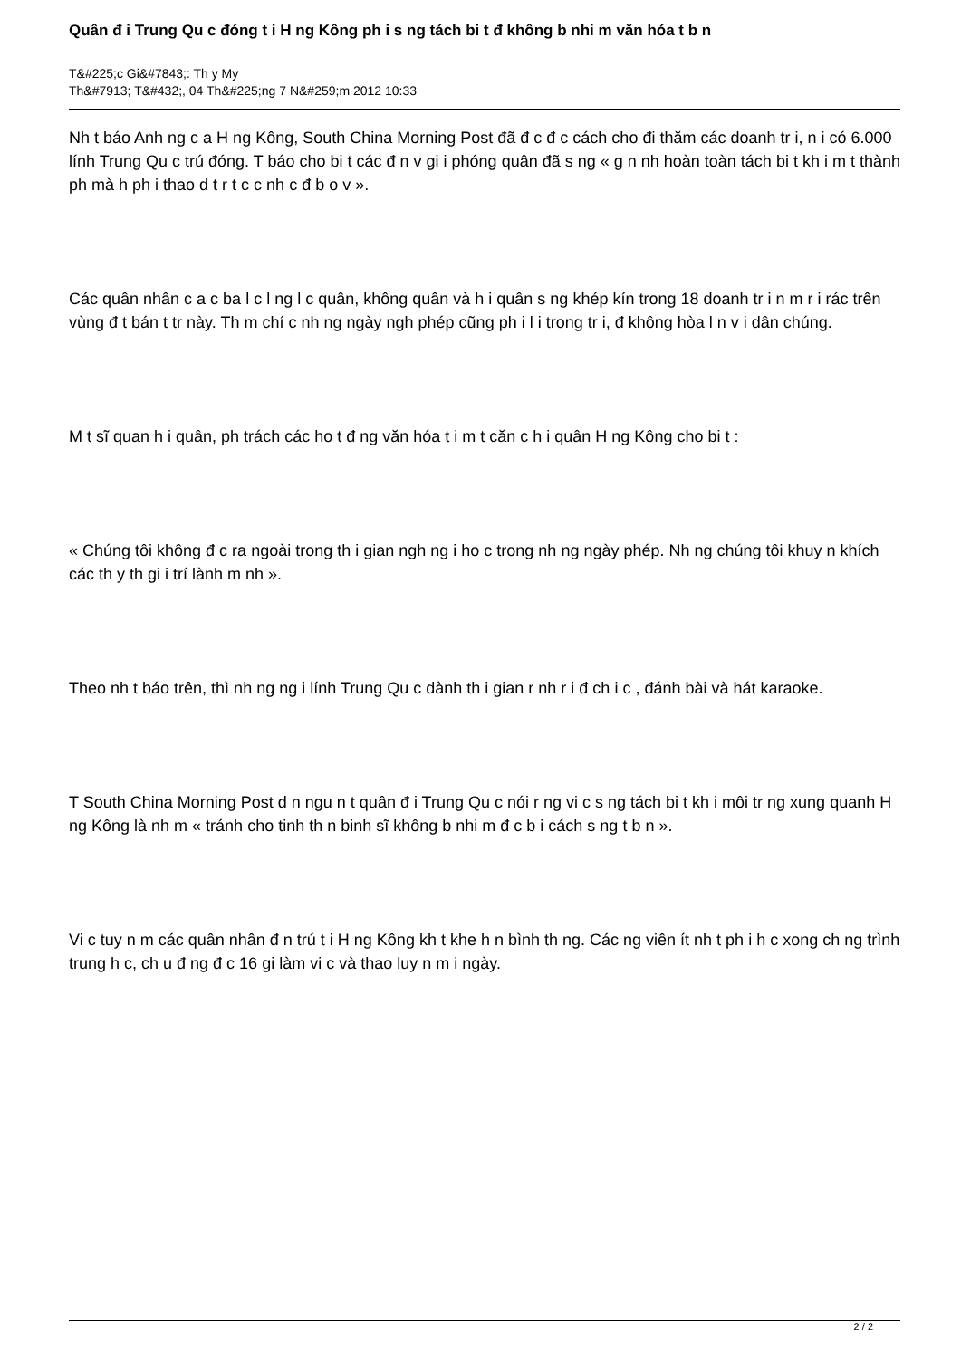Quân đ i Trung Qu c đóng t i H ng Kông ph i s ng tách bi t đ không b nhi m văn hóa t b n
T&#225;c Gi&#7843;: Th y My
Th&#7913; T&#432;, 04 Th&#225;ng 7 N&#259;m 2012 10:33
Nh t báo Anh ng c a H ng Kông, South China Morning Post đã đ c đ c cách cho đi thăm các doanh tr i, n i có 6.000 lính Trung Qu c trú đóng. T báo cho bi t các đ n v gi i phóng quân đã s ng « g n nh hoàn toàn tách bi t kh i m t thành ph mà h ph i thao d t r t c c nh c đ b o v ».
Các quân nhân c a c ba l c l ng l c quân, không quân và h i quân s ng khép kín trong 18 doanh tr i n m r i rác trên vùng đ t bán t tr này. Th m chí c nh ng ngày ngh phép cũng ph i l i trong tr i, đ không hòa l n v i dân chúng.
M t sĩ quan h i quân, ph trách các ho t đ ng văn hóa t i m t căn c h i quân H ng Kông cho bi t :
« Chúng tôi không đ c ra ngoài trong th i gian ngh ng i ho c trong nh ng ngày phép. Nh ng chúng tôi khuy n khích các th y th gi i trí lành m nh ».
Theo nh t báo trên, thì nh ng ng i lính Trung Qu c dành th i gian r nh r i đ ch i c , đánh bài và hát karaoke.
T South China Morning Post d n ngu n t quân đ i Trung Qu c nói r ng vi c s ng tách bi t kh i môi tr ng xung quanh H ng Kông là nh m « tránh cho tinh th n binh sĩ không b nhi m đ c b i cách s ng t b n ».
Vi c tuy n m các quân nhân đ n trú t i H ng Kông kh t khe h n bình th ng. Các ng viên ít nh t ph i h c xong ch ng trình trung h c, ch u đ ng đ c 16 gi làm vi c và thao luy n m i ngày.
2 / 2